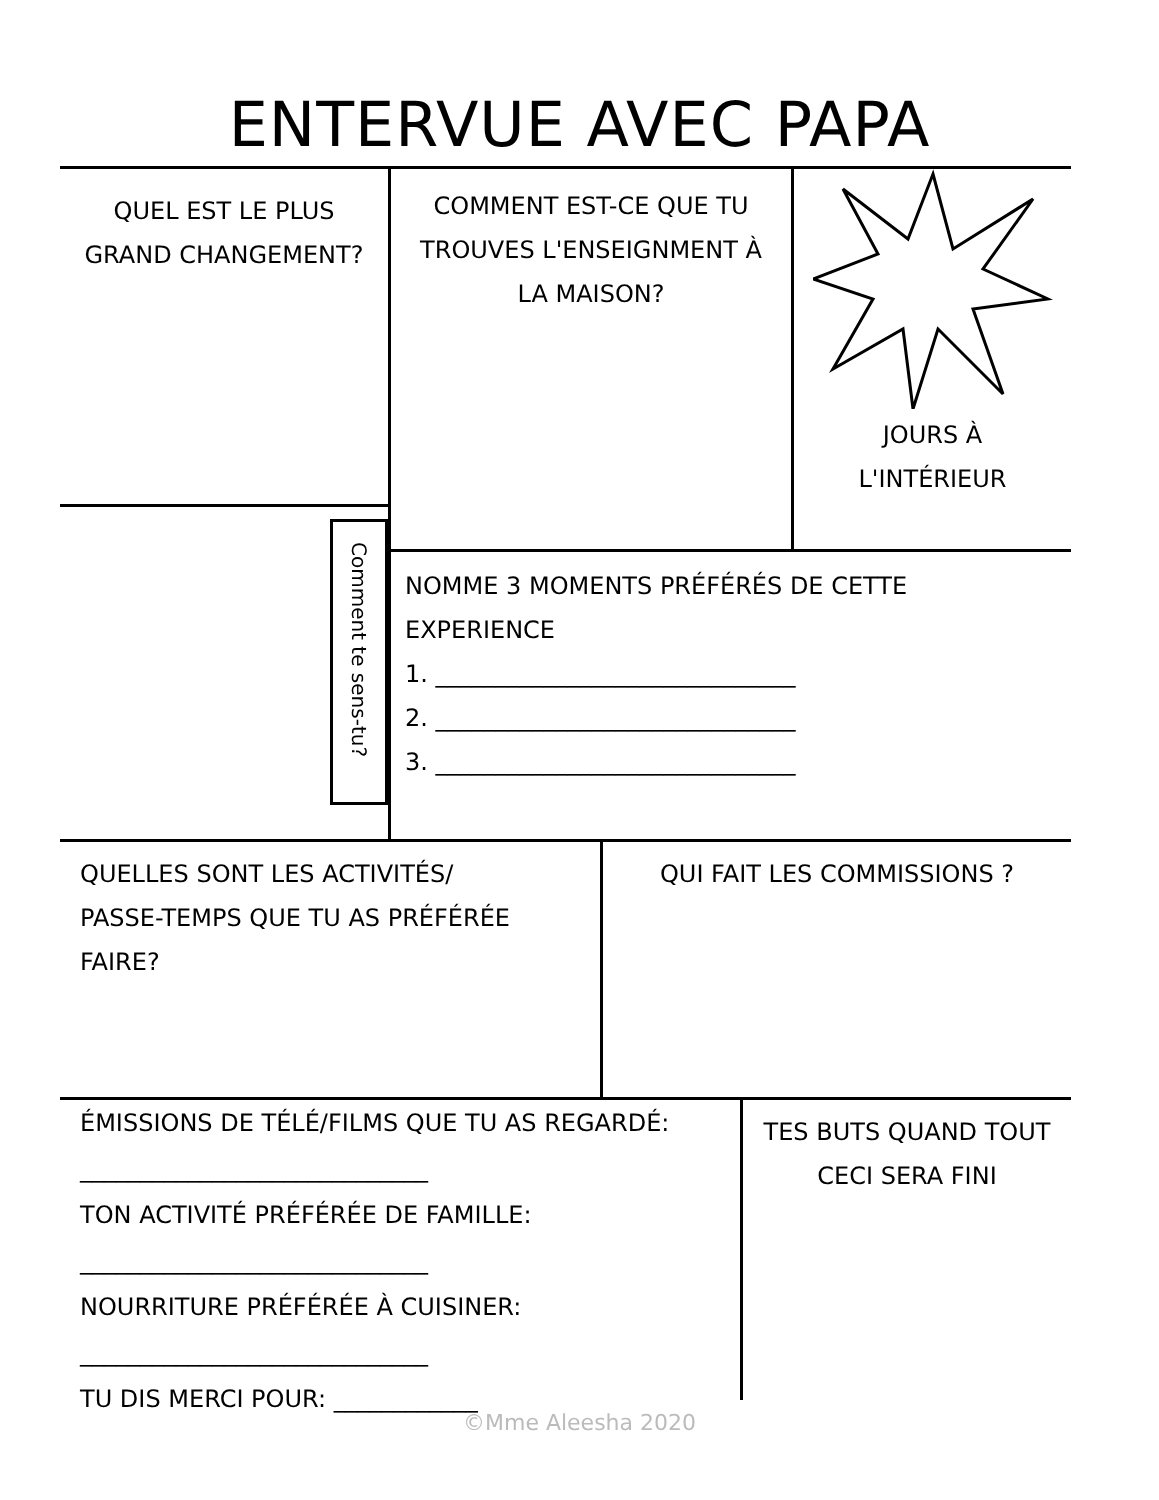ENTERVUE AVEC PAPA
QUEL EST LE PLUS
GRAND CHANGEMENT?
Comment te sens-tu?
COMMENT EST-CE QUE TU
TROUVES L'ENSEIGNMENT À
LA MAISON?
JOURS À
L'INTÉRIEUR
NOMME 3 MOMENTS PRÉFÉRÉS DE CETTE
EXPERIENCE
1. ______________________________
2. ______________________________
3. ______________________________
QUELLES SONT LES ACTIVITÉS/
PASSE-TEMPS QUE TU AS PRÉFÉRÉE
FAIRE?
QUI FAIT LES COMMISSIONS ?
ÉMISSIONS DE TÉLÉ/FILMS QUE TU AS REGARDÉ:
_____________________________
TON ACTIVITÉ PRÉFÉRÉE DE FAMILLE:
_____________________________
NOURRITURE PRÉFÉRÉE À CUISINER:
_____________________________
TU DIS MERCI POUR: ____________
TES BUTS QUAND TOUT
CECI SERA FINI
©Mme Aleesha 2020